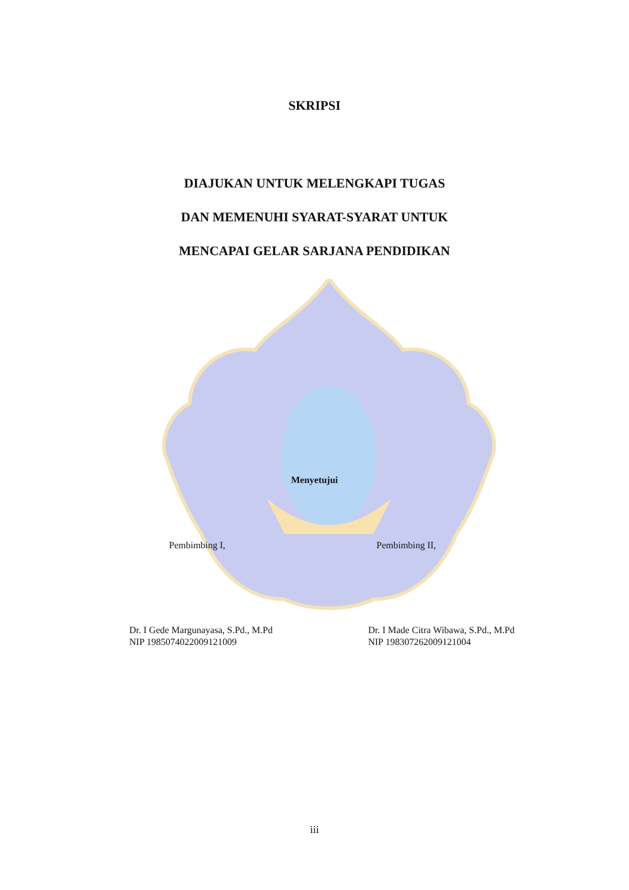SKRIPSI
DIAJUKAN UNTUK MELENGKAPI TUGAS
DAN MEMENUHI SYARAT-SYARAT UNTUK
MENCAPAI GELAR SARJANA PENDIDIKAN
Menyetujui
Pembimbing I, Pembimbing II,
Dr. I Gede Margunayasa, S.Pd., M.Pd
NIP 198507402200912100​9
Dr. I Made Citra Wibawa, S.Pd., M.Pd
NIP 198307262009121004
iii